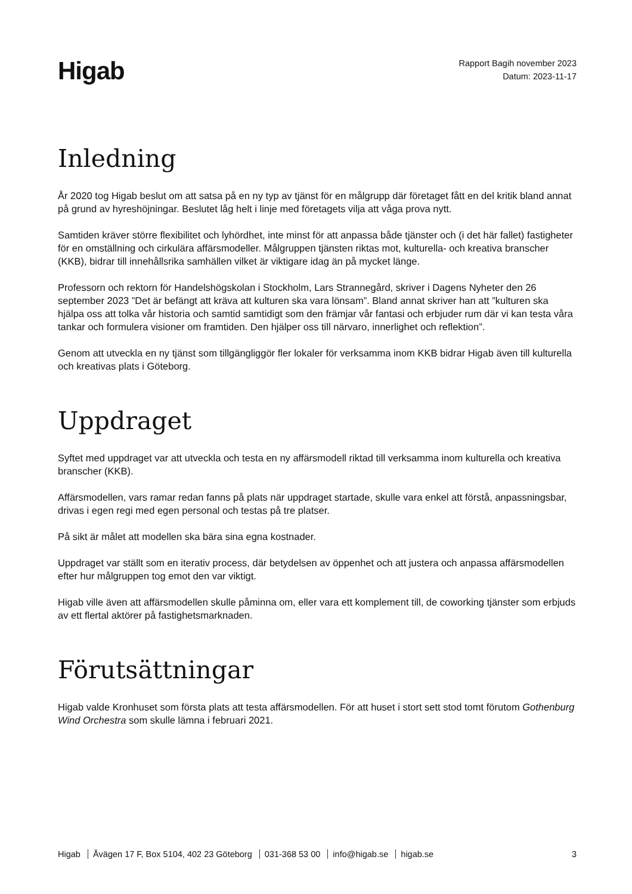Higab
Rapport Bagih november 2023
Datum: 2023-11-17
Inledning
År 2020 tog Higab beslut om att satsa på en ny typ av tjänst för en målgrupp där företaget fått en del kritik bland annat på grund av hyreshöjningar. Beslutet låg helt i linje med företagets vilja att våga prova nytt.
Samtiden kräver större flexibilitet och lyhördhet, inte minst för att anpassa både tjänster och (i det här fallet) fastigheter för en omställning och cirkulära affärsmodeller. Målgruppen tjänsten riktas mot, kulturella- och kreativa branscher (KKB), bidrar till innehållsrika samhällen vilket är viktigare idag än på mycket länge.
Professorn och rektorn för Handelshögskolan i Stockholm, Lars Strannegård, skriver i Dagens Nyheter den 26 september 2023 ”Det är befängt att kräva att kulturen ska vara lönsam”. Bland annat skriver han att ”kulturen ska hjälpa oss att tolka vår historia och samtid samtidigt som den främjar vår fantasi och erbjuder rum där vi kan testa våra tankar och formulera visioner om framtiden. Den hjälper oss till närvaro, innerlighet och reflektion”.
Genom att utveckla en ny tjänst som tillgängliggör fler lokaler för verksamma inom KKB bidrar Higab även till kulturella och kreativas plats i Göteborg.
Uppdraget
Syftet med uppdraget var att utveckla och testa en ny affärsmodell riktad till verksamma inom kulturella och kreativa branscher (KKB).
Affärsmodellen, vars ramar redan fanns på plats när uppdraget startade, skulle vara enkel att förstå, anpassningsbar, drivas i egen regi med egen personal och testas på tre platser.
På sikt är målet att modellen ska bära sina egna kostnader.
Uppdraget var ställt som en iterativ process, där betydelsen av öppenhet och att justera och anpassa affärsmodellen efter hur målgruppen tog emot den var viktigt.
Higab ville även att affärsmodellen skulle påminna om, eller vara ett komplement till, de coworking tjänster som erbjuds av ett flertal aktörer på fastighetsmarknaden.
Förutsättningar
Higab valde Kronhuset som första plats att testa affärsmodellen. För att huset i stort sett stod tomt förutom Gothenburg Wind Orchestra som skulle lämna i februari 2021.
Higab Åvägen 17 F, Box 5104, 402 23 Göteborg 031-368 53 00 info@higab.se higab.se
3